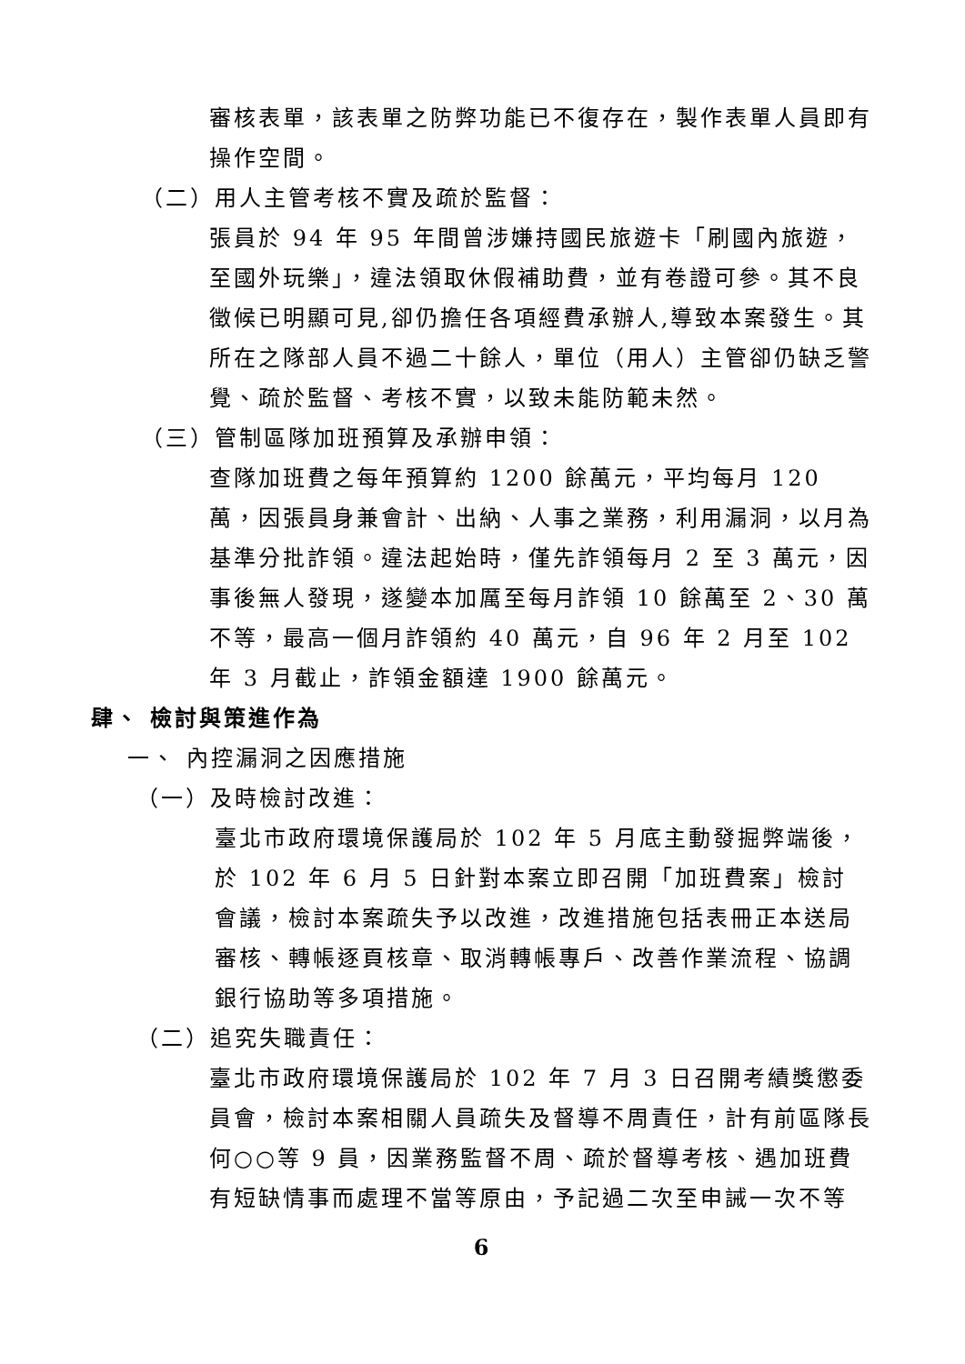審核表單，該表單之防弊功能已不復存在，製作表單人員即有操作空間。
（二）用人主管考核不實及疏於監督：
張員於 94 年 95 年間曾涉嫌持國民旅遊卡「刷國內旅遊，至國外玩樂」，違法領取休假補助費，並有卷證可參。其不良徵候已明顯可見,卻仍擔任各項經費承辦人,導致本案發生。其所在之隊部人員不過二十餘人，單位（用人）主管卻仍缺乏警覺、疏於監督、考核不實，以致未能防範未然。
（三）管制區隊加班預算及承辦申領：
查隊加班費之每年預算約 1200 餘萬元，平均每月 120 萬，因張員身兼會計、出納、人事之業務，利用漏洞，以月為基準分批詐領。違法起始時，僅先詐領每月 2 至 3 萬元，因事後無人發現，遂變本加厲至每月詐領 10 餘萬至 2、30 萬不等，最高一個月詐領約 40 萬元，自 96 年 2 月至 102 年 3 月截止，詐領金額達 1900 餘萬元。
肆、 檢討與策進作為
一、 內控漏洞之因應措施
（一）及時檢討改進：
臺北市政府環境保護局於 102 年 5 月底主動發掘弊端後，於 102 年 6 月 5 日針對本案立即召開「加班費案」檢討會議，檢討本案疏失予以改進，改進措施包括表冊正本送局審核、轉帳逐頁核章、取消轉帳專戶、改善作業流程、協調銀行協助等多項措施。
（二）追究失職責任：
臺北市政府環境保護局於 102 年 7 月 3 日召開考績獎懲委員會，檢討本案相關人員疏失及督導不周責任，計有前區隊長何○○等 9 員，因業務監督不周、疏於督導考核、遇加班費有短缺情事而處理不當等原由，予記過二次至申誡一次不等
6